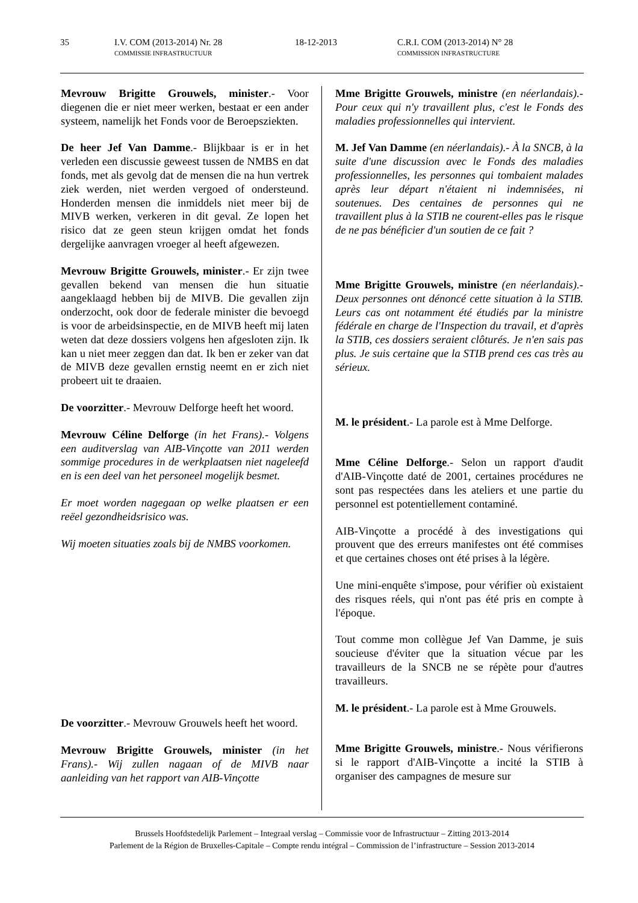35 I.V. COM (2013-2014) Nr. 28
COMMISSIE INFRASTRUCTUUR 18-12-2013 C.R.I. COM (2013-2014) N° 28
COMMISSION INFRASTRUCTURE
Mevrouw Brigitte Grouwels, minister.- Voor diegenen die er niet meer werken, bestaat er een ander systeem, namelijk het Fonds voor de Beroepsziekten.
De heer Jef Van Damme.- Blijkbaar is er in het verleden een discussie geweest tussen de NMBS en dat fonds, met als gevolg dat de mensen die na hun vertrek ziek werden, niet werden vergoed of ondersteund. Honderden mensen die inmiddels niet meer bij de MIVB werken, verkeren in dit geval. Ze lopen het risico dat ze geen steun krijgen omdat het fonds dergelijke aanvragen vroeger al heeft afgewezen.
Mevrouw Brigitte Grouwels, minister.- Er zijn twee gevallen bekend van mensen die hun situatie aangeklaagd hebben bij de MIVB. Die gevallen zijn onderzocht, ook door de federale minister die bevoegd is voor de arbeidsinspectie, en de MIVB heeft mij laten weten dat deze dossiers volgens hen afgesloten zijn. Ik kan u niet meer zeggen dan dat. Ik ben er zeker van dat de MIVB deze gevallen ernstig neemt en er zich niet probeert uit te draaien.
De voorzitter.- Mevrouw Delforge heeft het woord.
Mevrouw Céline Delforge (in het Frans).- Volgens een auditverslag van AIB-Vinçotte van 2011 werden sommige procedures in de werkplaatsen niet nageleefd en is een deel van het personeel mogelijk besmet.
Er moet worden nagegaan op welke plaatsen er een reëel gezondheidsrisico was.
Wij moeten situaties zoals bij de NMBS voorkomen.
De voorzitter.- Mevrouw Grouwels heeft het woord.
Mevrouw Brigitte Grouwels, minister (in het Frans).- Wij zullen nagaan of de MIVB naar aanleiding van het rapport van AIB-Vinçotte
Mme Brigitte Grouwels, ministre (en néerlandais).- Pour ceux qui n'y travaillent plus, c'est le Fonds des maladies professionnelles qui intervient.
M. Jef Van Damme (en néerlandais).- À la SNCB, à la suite d'une discussion avec le Fonds des maladies professionnelles, les personnes qui tombaient malades après leur départ n'étaient ni indemnisées, ni soutenues. Des centaines de personnes qui ne travaillent plus à la STIB ne courent-elles pas le risque de ne pas bénéficier d'un soutien de ce fait ?
Mme Brigitte Grouwels, ministre (en néerlandais).- Deux personnes ont dénoncé cette situation à la STIB. Leurs cas ont notamment été étudiés par la ministre fédérale en charge de l'Inspection du travail, et d'après la STIB, ces dossiers seraient clôturés. Je n'en sais pas plus. Je suis certaine que la STIB prend ces cas très au sérieux.
M. le président.- La parole est à Mme Delforge.
Mme Céline Delforge.- Selon un rapport d'audit d'AIB-Vinçotte daté de 2001, certaines procédures ne sont pas respectées dans les ateliers et une partie du personnel est potentiellement contaminé.
AIB-Vinçotte a procédé à des investigations qui prouvent que des erreurs manifestes ont été commises et que certaines choses ont été prises à la légère.
Une mini-enquête s'impose, pour vérifier où existaient des risques réels, qui n'ont pas été pris en compte à l'époque.
Tout comme mon collègue Jef Van Damme, je suis soucieuse d'éviter que la situation vécue par les travailleurs de la SNCB ne se répète pour d'autres travailleurs.
M. le président.- La parole est à Mme Grouwels.
Mme Brigitte Grouwels, ministre.- Nous vérifierons si le rapport d'AIB-Vinçotte a incité la STIB à organiser des campagnes de mesure sur
Brussels Hoofdstedelijk Parlement – Integraal verslag – Commissie voor de Infrastructuur – Zitting 2013-2014
Parlement de la Région de Bruxelles-Capitale – Compte rendu intégral – Commission de l’infrastructure – Session 2013-2014